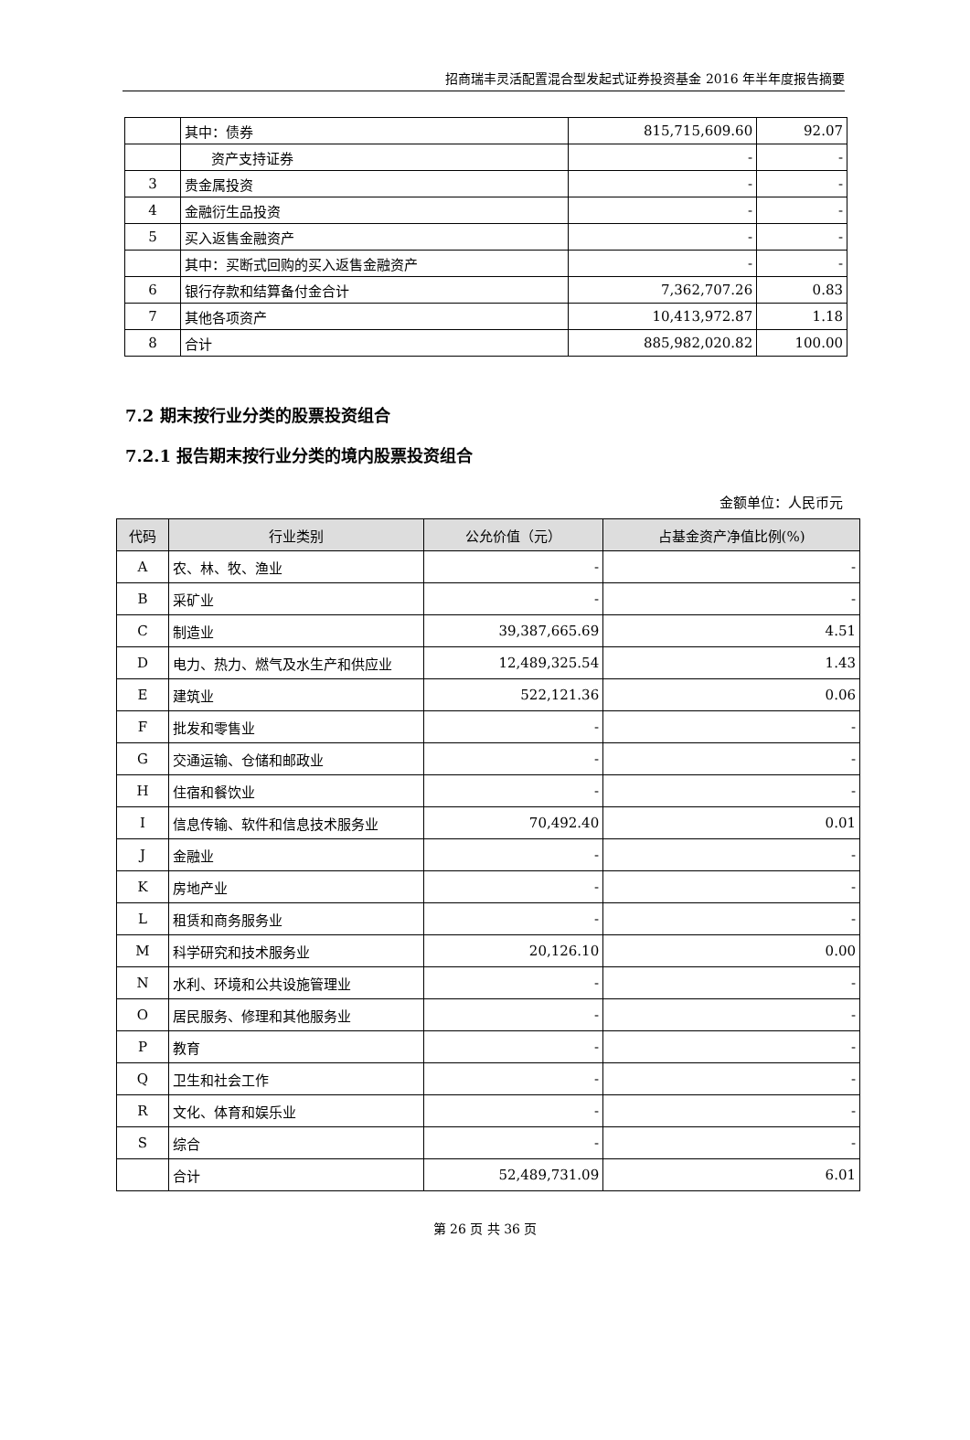招商瑞丰灵活配置混合型发起式证券投资基金 2016 年半年度报告摘要
| | 其中：债券 | 815,715,609.60 | 92.07 |
| | 资产支持证券 | - | - |
| 3 | 贵金属投资 | - | - |
| 4 | 金融衍生品投资 | - | - |
| 5 | 买入返售金融资产 | - | - |
| | 其中：买断式回购的买入返售金融资产 | - | - |
| 6 | 银行存款和结算备付金合计 | 7,362,707.26 | 0.83 |
| 7 | 其他各项资产 | 10,413,972.87 | 1.18 |
| 8 | 合计 | 885,982,020.82 | 100.00 |
7.2 期末按行业分类的股票投资组合
7.2.1 报告期末按行业分类的境内股票投资组合
金额单位：人民币元
| 代码 | 行业类别 | 公允价值（元） | 占基金资产净值比例(%) |
| --- | --- | --- | --- |
| A | 农、林、牧、渔业 | - | - |
| B | 采矿业 | - | - |
| C | 制造业 | 39,387,665.69 | 4.51 |
| D | 电力、热力、燃气及水生产和供应业 | 12,489,325.54 | 1.43 |
| E | 建筑业 | 522,121.36 | 0.06 |
| F | 批发和零售业 | - | - |
| G | 交通运输、仓储和邮政业 | - | - |
| H | 住宿和餐饮业 | - | - |
| I | 信息传输、软件和信息技术服务业 | 70,492.40 | 0.01 |
| J | 金融业 | - | - |
| K | 房地产业 | - | - |
| L | 租赁和商务服务业 | - | - |
| M | 科学研究和技术服务业 | 20,126.10 | 0.00 |
| N | 水利、环境和公共设施管理业 | - | - |
| O | 居民服务、修理和其他服务业 | - | - |
| P | 教育 | - | - |
| Q | 卫生和社会工作 | - | - |
| R | 文化、体育和娱乐业 | - | - |
| S | 综合 | - | - |
| | 合计 | 52,489,731.09 | 6.01 |
第 26 页 共 36 页